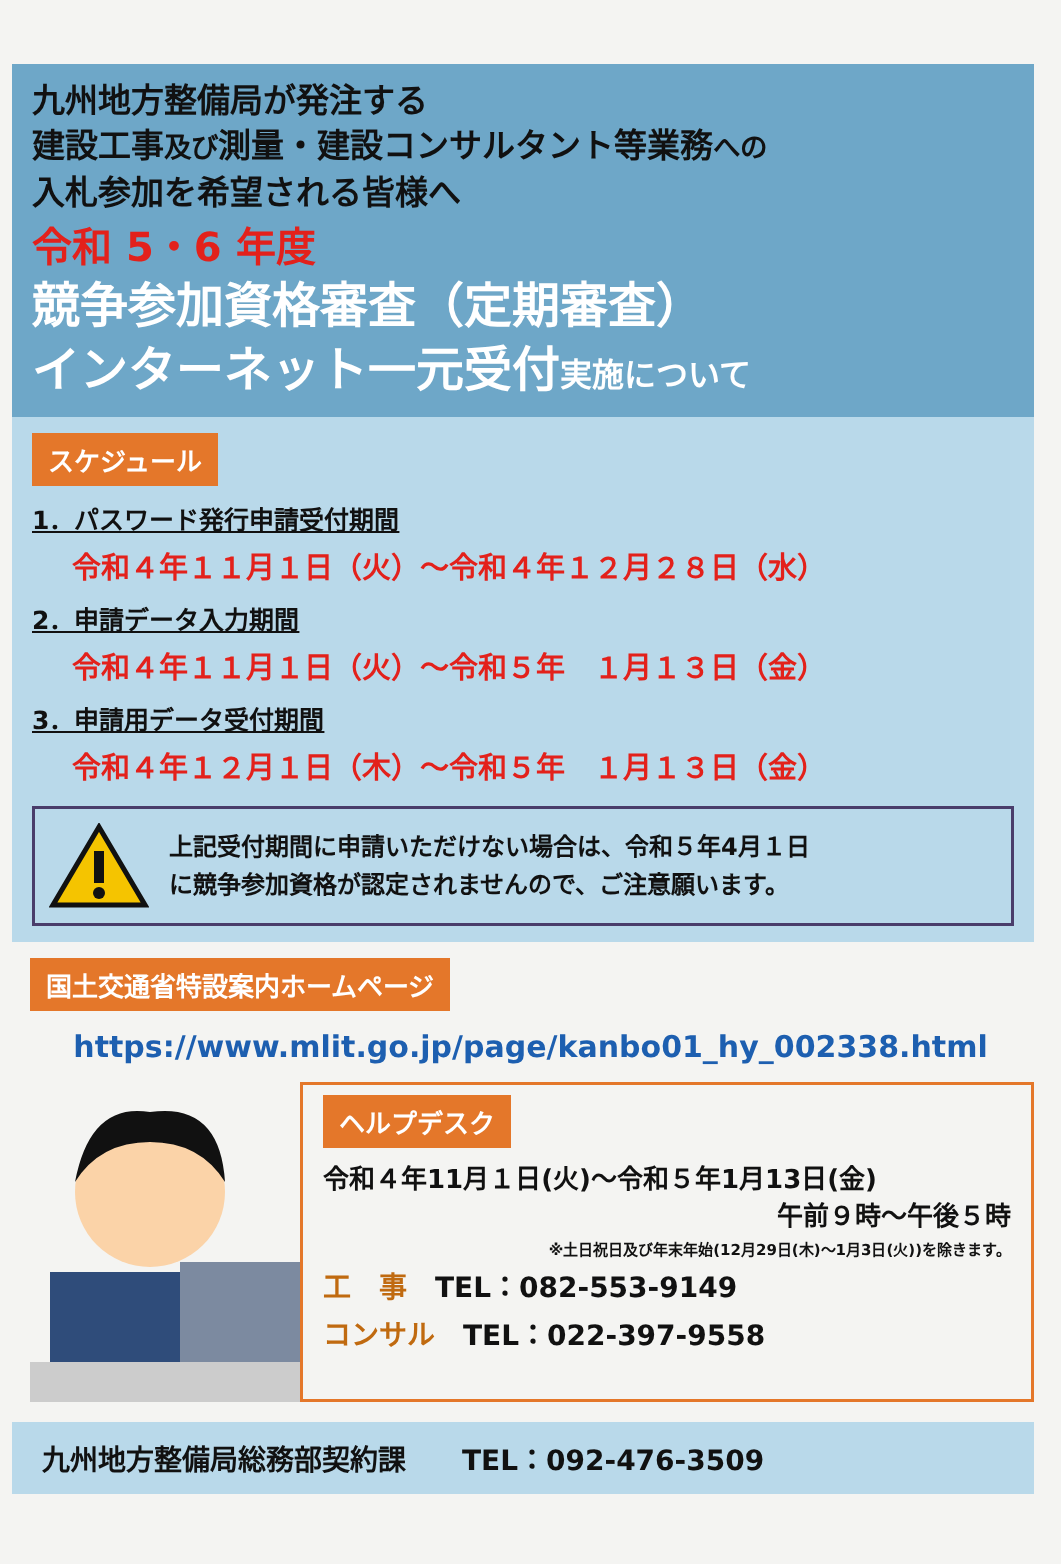九州地方整備局が発注する
建設工事及び測量・建設コンサルタント等業務への
入札参加を希望される皆様へ
令和 5・6 年度
競争参加資格審査（定期審査）
インターネット一元受付実施について
スケジュール
1．パスワード発行申請受付期間
令和４年１１月１日（火）～令和４年１２月２８日（水）
2．申請データ入力期間
令和４年１１月１日（火）～令和５年　１月１３日（金）
3．申請用データ受付期間
令和４年１２月１日（木）～令和５年　１月１３日（金）
上記受付期間に申請いただけない場合は、令和５年4月１日
に競争参加資格が認定されませんので、ご注意願います。
国土交通省特設案内ホームページ
https://www.mlit.go.jp/page/kanbo01_hy_002338.html
ヘルプデスク
令和４年11月１日(火)～令和５年1月13日(金)
午前９時～午後５時
※土日祝日及び年末年始(12月29日(木)～1月3日(火))を除きます。
工　事　TEL：082-553-9149
コンサル　TEL：022-397-9558
九州地方整備局総務部契約課　　TEL：092-476-3509